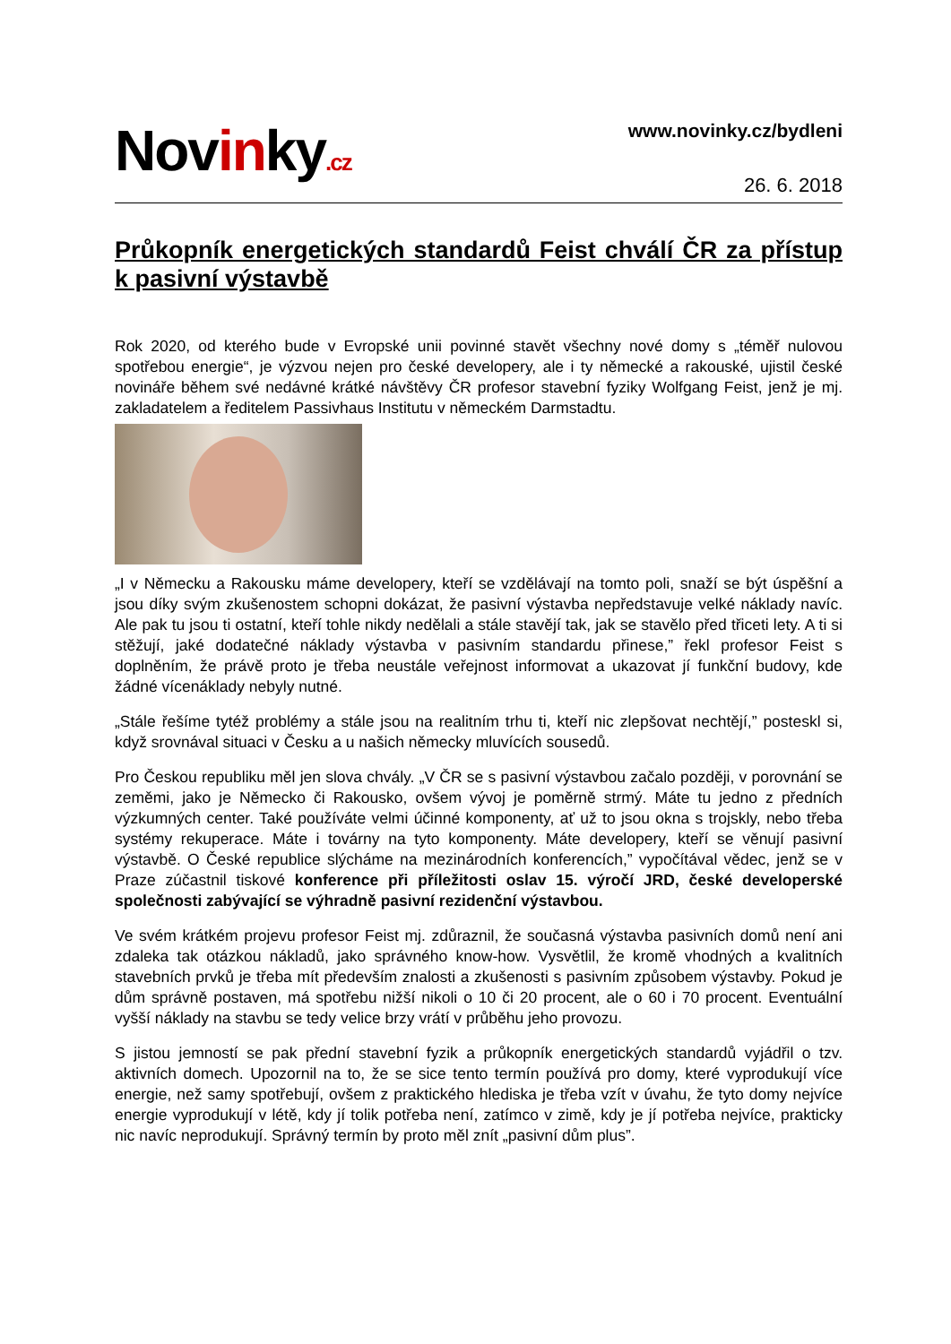Novinky.cz
www.novinky.cz/bydleni
26. 6. 2018
Průkopník energetických standardů Feist chválí ČR za přístup k pasivní výstavbě
Rok 2020, od kterého bude v Evropské unii povinné stavět všechny nové domy s „téměř nulovou spotřebou energie“, je výzvou nejen pro české developery, ale i ty německé a rakouské, ujistil české novináře během své nedávné krátké návštěvy ČR profesor stavební fyziky Wolfgang Feist, jenž je mj. zakladatelem a ředitelem Passivhaus Institutu v německém Darmstadtu.
„I v Německu a Rakousku máme developery, kteří se vzdělávají na tomto poli, snaží se být úspěšní a jsou díky svým zkušenostem schopni dokázat, že pasivní výstavba nepředstavuje velké náklady navíc. Ale pak tu jsou ti ostatní, kteří tohle nikdy nedělali a stále stavějí tak, jak se stavělo před třiceti lety. A ti si stěžují, jaké dodatečné náklady výstavba v pasivním standardu přinese,” řekl profesor Feist s doplněním, že právě proto je třeba neustále veřejnost informovat a ukazovat jí funkční budovy, kde žádné vícenáklady nebyly nutné.
„Stále řešíme tytéž problémy a stále jsou na realitním trhu ti, kteří nic zlepšovat nechtějí,” posteskl si, když srovnával situaci v Česku a u našich německy mluvících sousedů.
Pro Českou republiku měl jen slova chvály. „V ČR se s pasivní výstavbou začalo později, v porovnání se zeměmi, jako je Německo či Rakousko, ovšem vývoj je poměrně strmý. Máte tu jedno z předních výzkumných center. Také používáte velmi účinné komponenty, ať už to jsou okna s trojskly, nebo třeba systémy rekuperace. Máte i továrny na tyto komponenty. Máte developery, kteří se věnují pasivní výstavbě. O České republice slýcháme na mezinárodních konferencích,” vypočítával vědec, jenž se v Praze zúčastnil tiskové konference při příležitosti oslav 15. výročí JRD, české developerské společnosti zabývající se výhradně pasivní rezidenční výstavbou.
Ve svém krátkém projevu profesor Feist mj. zdůraznil, že současná výstavba pasivních domů není ani zdaleka tak otázkou nákladů, jako správného know-how. Vysvětlil, že kromě vhodných a kvalitních stavebních prvků je třeba mít především znalosti a zkušenosti s pasivním způsobem výstavby. Pokud je dům správně postaven, má spotřebu nižší nikoli o 10 či 20 procent, ale o 60 i 70 procent. Eventuální vyšší náklady na stavbu se tedy velice brzy vrátí v průběhu jeho provozu.
S jistou jemností se pak přední stavební fyzik a průkopník energetických standardů vyjádřil o tzv. aktivních domech. Upozornil na to, že se sice tento termín používá pro domy, které vyprodukují více energie, než samy spotřebují, ovšem z praktického hlediska je třeba vzít v úvahu, že tyto domy nejvíce energie vyprodukují v létě, kdy jí tolik potřeba není, zatímco v zimě, kdy je jí potřeba nejvíce, prakticky nic navíc neprodukují. Správný termín by proto měl znít „pasivní dům plus”.